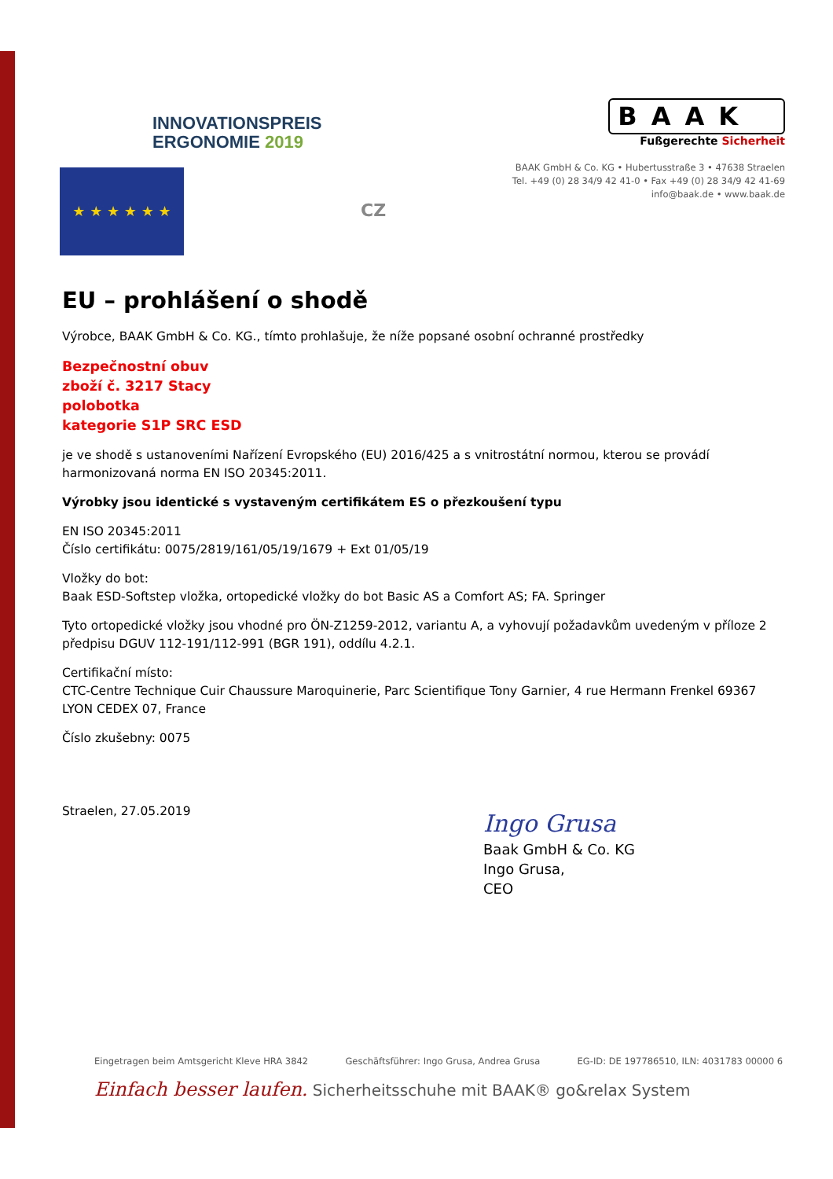INNOVATIONSPREIS
ERGONOMIE 2019
★ ★ ★ ★ ★ ★
BAAK
Fußgerechte Sicherheit
BAAK GmbH & Co. KG • Hubertusstraße 3 • 47638 Straelen
Tel. +49 (0) 28 34/9 42 41-0 • Fax +49 (0) 28 34/9 42 41-69
info@baak.de • www.baak.de
CZ
EU – prohlášení o shodě
Výrobce, BAAK GmbH & Co. KG., tímto prohlašuje, že níže popsané osobní ochranné prostředky
Bezpečnostní obuv
zboží č. 3217 Stacy
polobotka
kategorie S1P SRC ESD
je ve shodě s ustanoveními Nařízení Evropského (EU) 2016/425 a s vnitrostátní normou, kterou se provádí harmonizovaná norma EN ISO 20345:2011.
Výrobky jsou identické s vystaveným certifikátem ES o přezkoušení typu
EN ISO 20345:2011
Číslo certifikátu: 0075/2819/161/05/19/1679 + Ext 01/05/19
Vložky do bot:
Baak ESD-Softstep vložka, ortopedické vložky do bot Basic AS a Comfort AS; FA. Springer
Tyto ortopedické vložky jsou vhodné pro ÖN-Z1259-2012, variantu A, a vyhovují požadavkům uvedeným v příloze 2 předpisu DGUV 112-191/112-991 (BGR 191), oddílu 4.2.1.
Certifikační místo:
CTC-Centre Technique Cuir Chaussure Maroquinerie, Parc Scientifique Tony Garnier, 4 rue Hermann Frenkel 69367 LYON CEDEX 07, France
Číslo zkušebny: 0075
Straelen, 27.05.2019
Ingo Grusa
Baak GmbH & Co. KG
Ingo Grusa,
CEO
Eingetragen beim Amtsgericht Kleve HRA 3842 Geschäftsführer: Ingo Grusa, Andrea Grusa EG-ID: DE 197786510, ILN: 4031783 00000 6
Einfach besser laufen. Sicherheitsschuhe mit BAAK® go&relax System